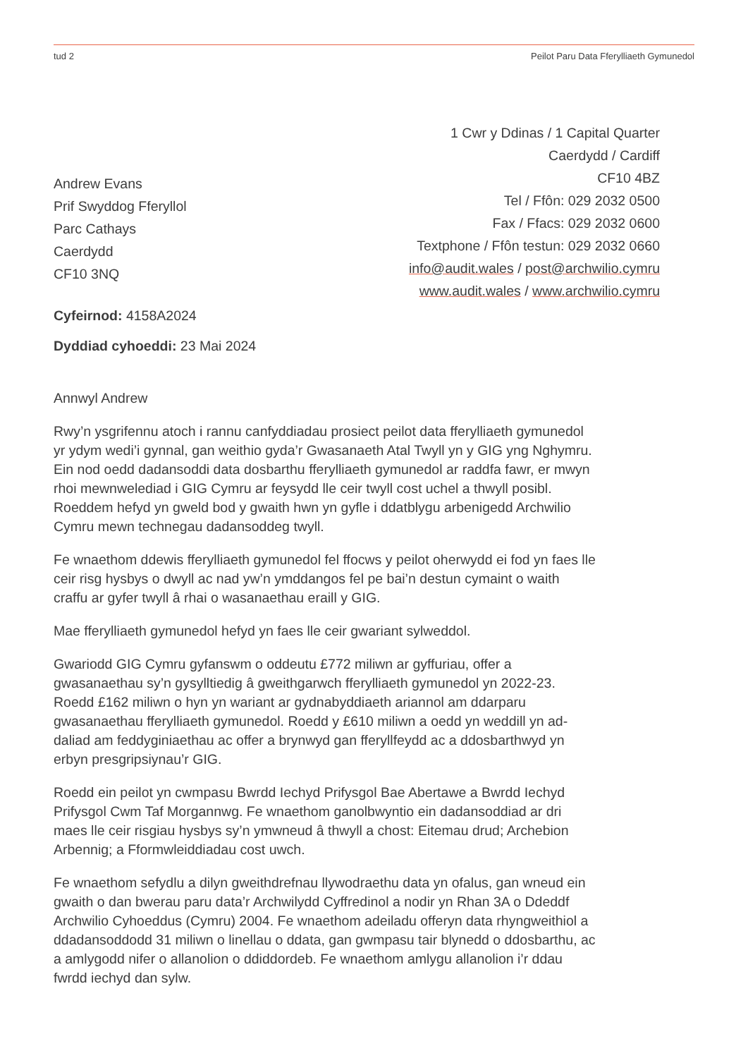tud 2 Peilot Paru Data Fferylliaeth Gymunedol
Andrew Evans
Prif Swyddog Fferyllol
Parc Cathays
Caerdydd
CF10 3NQ
1 Cwr y Ddinas / 1 Capital Quarter
Caerdydd / Cardiff
CF10 4BZ
Tel / Ffôn: 029 2032 0500
Fax / Ffacs: 029 2032 0600
Textphone / Ffôn testun: 029 2032 0660
info@audit.wales / post@archwilio.cymru
www.audit.wales / www.archwilio.cymru
Cyfeirnod: 4158A2024
Dyddiad cyhoeddi: 23 Mai 2024
Annwyl Andrew
Rwy’n ysgrifennu atoch i rannu canfyddiadau prosiect peilot data fferylliaeth gymunedol yr ydym wedi’i gynnal, gan weithio gyda’r Gwasanaeth Atal Twyll yn y GIG yng Nghymru. Ein nod oedd dadansoddi data dosbarthu fferylliaeth gymunedol ar raddfa fawr, er mwyn rhoi mewnwelediad i GIG Cymru ar feysydd lle ceir twyll cost uchel a thwyll posibl. Roeddem hefyd yn gweld bod y gwaith hwn yn gyfle i ddatblygu arbenigedd Archwilio Cymru mewn technegau dadansoddeg twyll.
Fe wnaethom ddewis fferylliaeth gymunedol fel ffocws y peilot oherwydd ei fod yn faes lle ceir risg hysbys o dwyll ac nad yw’n ymddangos fel pe bai’n destun cymaint o waith craffu ar gyfer twyll â rhai o wasanaethau eraill y GIG.
Mae fferylliaeth gymunedol hefyd yn faes lle ceir gwariant sylweddol.
Gwariodd GIG Cymru gyfanswm o oddeutu £772 miliwn ar gyffuriau, offer a gwasanaethau sy’n gysylltiedig â gweithgarwch fferylliaeth gymunedol yn 2022-23. Roedd £162 miliwn o hyn yn wariant ar gydnabyddiaeth ariannol am ddarparu gwasanaethau fferylliaeth gymunedol. Roedd y £610 miliwn a oedd yn weddill yn ad-daliad am feddyginiaethau ac offer a brynwyd gan fferyllfeydd ac a ddosbarthwyd yn erbyn presgripsiynau’r GIG.
Roedd ein peilot yn cwmpasu Bwrdd Iechyd Prifysgol Bae Abertawe a Bwrdd Iechyd Prifysgol Cwm Taf Morgannwg. Fe wnaethom ganolbwyntio ein dadansoddiad ar dri maes lle ceir risgiau hysbys sy’n ymwneud â thwyll a chost: Eitemau drud; Archebion Arbennig; a Fformwleiddiadau cost uwch.
Fe wnaethom sefydlu a dilyn gweithdrefnau llywodraethu data yn ofalus, gan wneud ein gwaith o dan bwerau paru data’r Archwilydd Cyffredinol a nodir yn Rhan 3A o Ddeddf Archwilio Cyhoeddus (Cymru) 2004. Fe wnaethom adeiladu offeryn data rhyngweithiol a ddadansoddodd 31 miliwn o linellau o ddata, gan gwmpasu tair blynedd o ddosbarthu, ac a amlygodd nifer o allanolion o ddiddordeb. Fe wnaethom amlygu allanolion i’r ddau fwrdd iechyd dan sylw.